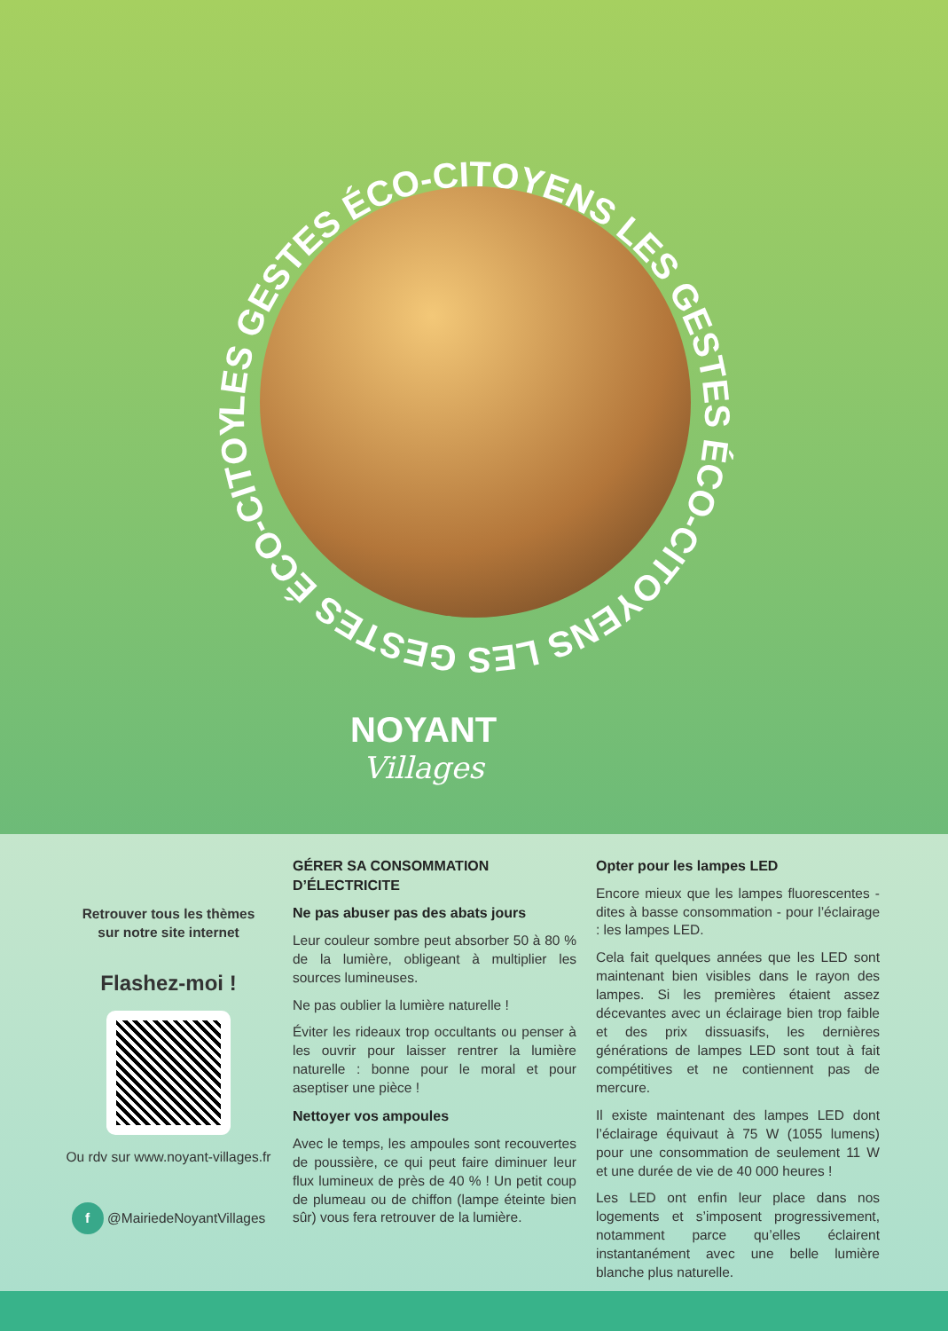LES GESTES ÉCO-CITOYENS LES GESTES ÉCO-CITOYENS LES GESTES ÉCO-CITOYENS
NOYANT
Villages
Retrouver tous les thèmes
sur notre site internet
Flashez-moi !
Ou rdv sur www.noyant-villages.fr
f @MairiedeNoyantVillages
GÉRER SA CONSOMMATION D’ÉLECTRICITE
Ne pas abuser pas des abats jours
Leur couleur sombre peut absorber 50 à 80 % de la lumière, obligeant à multiplier les sources lumineuses.
Ne pas oublier la lumière naturelle !
Éviter les rideaux trop occultants ou penser à les ouvrir pour laisser rentrer la lumière naturelle : bonne pour le moral et pour aseptiser une pièce !
Nettoyer vos ampoules
Avec le temps, les ampoules sont recouvertes de poussière, ce qui peut faire diminuer leur flux lumineux de près de 40 % ! Un petit coup de plumeau ou de chiffon (lampe éteinte bien sûr) vous fera retrouver de la lumière.
Opter pour les lampes LED
Encore mieux que les lampes fluorescentes - dites à basse consommation - pour l’éclairage : les lampes LED.
Cela fait quelques années que les LED sont maintenant bien visibles dans le rayon des lampes. Si les premières étaient assez décevantes avec un éclairage bien trop faible et des prix dissuasifs, les dernières générations de lampes LED sont tout à fait compétitives et ne contiennent pas de mercure.
Il existe maintenant des lampes LED dont l’éclairage équivaut à 75 W (1055 lumens) pour une consommation de seulement 11 W et une durée de vie de 40 000 heures !
Les LED ont enfin leur place dans nos logements et s’imposent progressivement, notamment parce qu’elles éclairent instantanément avec une belle lumière blanche plus naturelle.